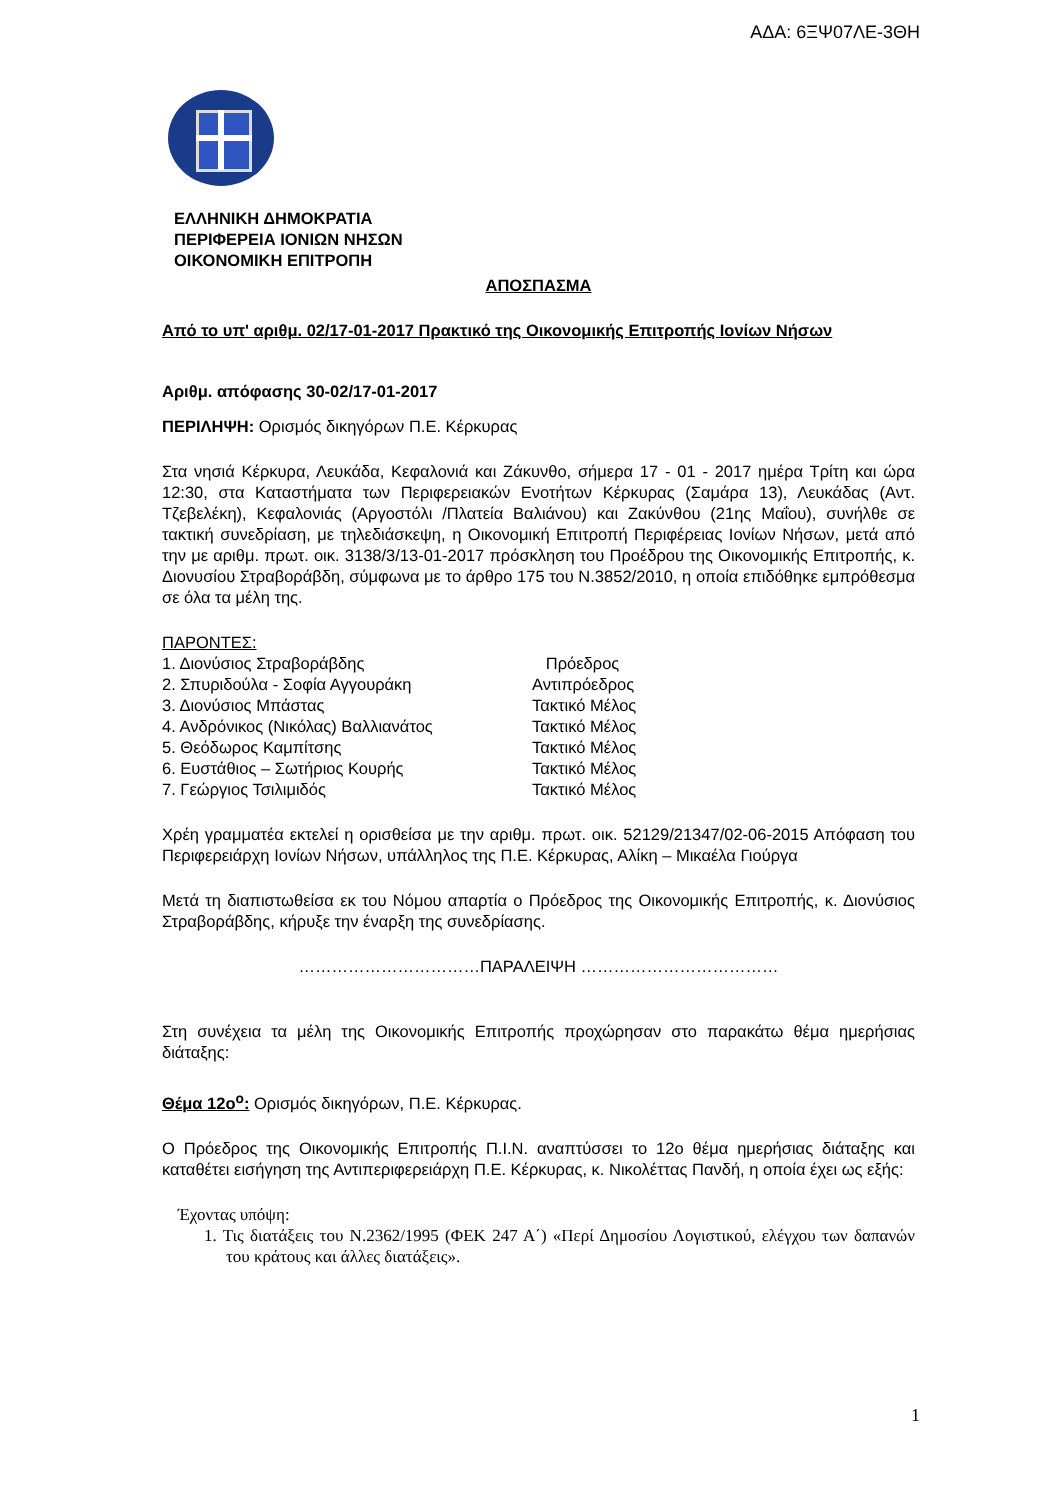ΑΔΑ: 6ΞΨ07ΛΕ-3ΘΗ
ΕΛΛΗΝΙΚΗ ΔΗΜΟΚΡΑΤΙΑ
ΠΕΡΙΦΕΡΕΙΑ ΙΟΝΙΩΝ ΝΗΣΩΝ
ΟΙΚΟΝΟΜΙΚΗ ΕΠΙΤΡΟΠΗ
ΑΠΟΣΠΑΣΜΑ
Από το υπ' αριθμ. 02/17-01-2017 Πρακτικό της Οικονομικής Επιτροπής Ιονίων Νήσων
Αριθμ. απόφασης 30-02/17-01-2017
ΠΕΡΙΛΗΨΗ: Ορισμός δικηγόρων Π.Ε. Κέρκυρας
Στα νησιά Κέρκυρα, Λευκάδα, Κεφαλονιά και Ζάκυνθο, σήμερα 17 - 01 - 2017 ημέρα Τρίτη και ώρα 12:30, στα Καταστήματα των Περιφερειακών Ενοτήτων Κέρκυρας (Σαμάρα 13), Λευκάδας (Αντ. Τζεβελέκη), Κεφαλονιάς (Αργοστόλι /Πλατεία Βαλιάνου) και Ζακύνθου (21ης Μαΐου), συνήλθε σε τακτική συνεδρίαση, με τηλεδιάσκεψη, η Οικονομική Επιτροπή Περιφέρειας Ιονίων Νήσων, μετά από την με αριθμ. πρωτ. οικ. 3138/3/13-01-2017 πρόσκληση του Προέδρου της Οικονομικής Επιτροπής, κ. Διονυσίου Στραβοράβδη, σύμφωνα με το άρθρο 175 του Ν.3852/2010, η οποία επιδόθηκε εμπρόθεσμα σε όλα τα μέλη της.
ΠΑΡΟΝΤΕΣ:
| 1. Διονύσιος Στραβοράβδης | Πρόεδρος |
| 2. Σπυριδούλα - Σοφία Αγγουράκη | Αντιπρόεδρος |
| 3. Διονύσιος Μπάστας | Τακτικό Μέλος |
| 4. Ανδρόνικος (Νικόλας) Βαλλιανάτος | Τακτικό Μέλος |
| 5. Θεόδωρος Καμπίτσης | Τακτικό Μέλος |
| 6. Ευστάθιος – Σωτήριος Κουρής | Τακτικό Μέλος |
| 7. Γεώργιος Τσιλιμιδός | Τακτικό Μέλος |
Χρέη γραμματέα εκτελεί η ορισθείσα με την αριθμ. πρωτ. οικ. 52129/21347/02-06-2015 Απόφαση του Περιφερειάρχη Ιονίων Νήσων, υπάλληλος της Π.Ε. Κέρκυρας, Αλίκη – Μικαέλα Γιούργα
Μετά τη διαπιστωθείσα εκ του Νόμου απαρτία ο Πρόεδρος της Οικονομικής Επιτροπής, κ. Διονύσιος Στραβοράβδης, κήρυξε την έναρξη της συνεδρίασης.
……………………………ΠΑΡΑΛΕΙΨΗ ………………………………
Στη συνέχεια τα μέλη της Οικονομικής Επιτροπής προχώρησαν στο παρακάτω θέμα ημερήσιας διάταξης:
Θέμα 12ο<sup>ο</sup>: Ορισμός δικηγόρων, Π.Ε. Κέρκυρας.
Ο Πρόεδρος της Οικονομικής Επιτροπής Π.Ι.Ν. αναπτύσσει το 12ο θέμα ημερήσιας διάταξης και καταθέτει εισήγηση της Αντιπεριφερειάρχη Π.Ε. Κέρκυρας, κ. Νικολέττας Πανδή, η οποία έχει ως εξής:
Έχοντας υπόψη:
1. Τις διατάξεις του Ν.2362/1995 (ΦΕΚ 247 Α΄) «Περί Δημοσίου Λογιστικού, ελέγχου των δαπανών του κράτους και άλλες διατάξεις».
1